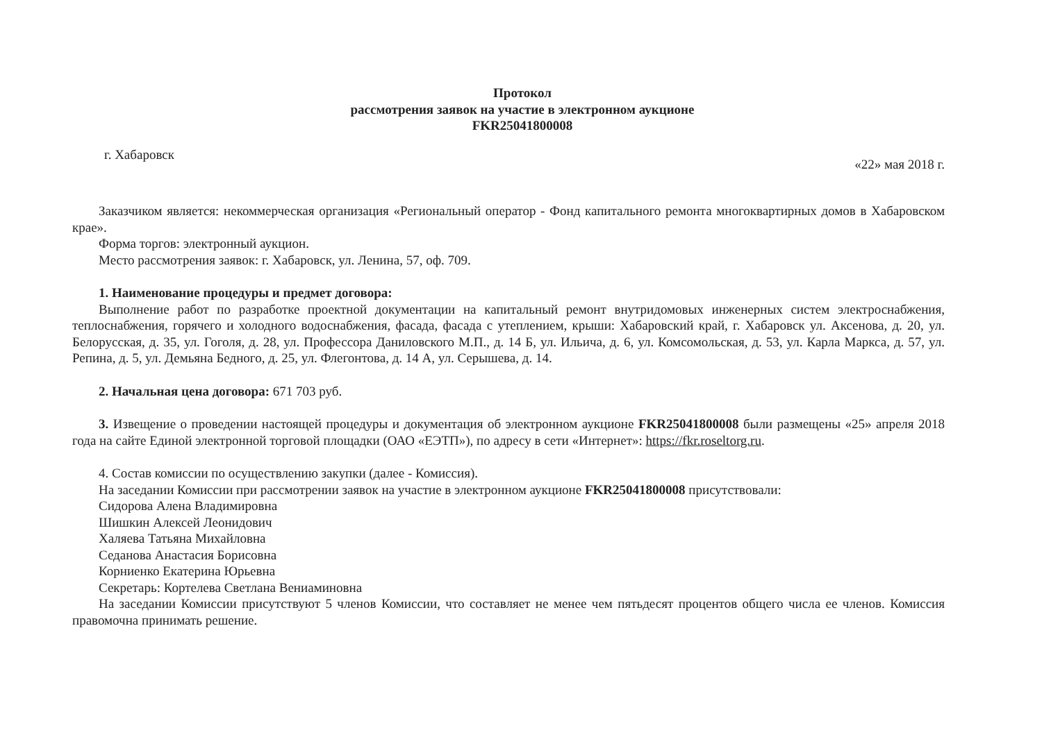Протокол
рассмотрения заявок на участие в электронном аукционе
FKR25041800008
г. Хабаровск «22» мая 2018 г.
Заказчиком является: некоммерческая организация «Региональный оператор - Фонд капитального ремонта многоквартирных домов в Хабаровском крае».
Форма торгов: электронный аукцион.
Место рассмотрения заявок: г. Хабаровск, ул. Ленина, 57, оф. 709.
1. Наименование процедуры и предмет договора:
Выполнение работ по разработке проектной документации на капитальный ремонт внутридомовых инженерных систем электроснабжения, теплоснабжения, горячего и холодного водоснабжения, фасада, фасада с утеплением, крыши: Хабаровский край, г. Хабаровск ул. Аксенова, д. 20, ул. Белорусская, д. 35, ул. Гоголя, д. 28, ул. Профессора Даниловского М.П., д. 14 Б, ул. Ильича, д. 6, ул. Комсомольская, д. 53, ул. Карла Маркса, д. 57, ул. Репина, д. 5, ул. Демьяна Бедного, д. 25, ул. Флегонтова, д. 14 А, ул. Серышева, д. 14.
2. Начальная цена договора: 671 703 руб.
3. Извещение о проведении настоящей процедуры и документация об электронном аукционе FKR25041800008 были размещены «25» апреля 2018 года на сайте Единой электронной торговой площадки (ОАО «ЕЭТП»), по адресу в сети «Интернет»: https://fkr.roseltorg.ru.
4. Состав комиссии по осуществлению закупки (далее - Комиссия).
На заседании Комиссии при рассмотрении заявок на участие в электронном аукционе FKR25041800008 присутствовали:
Сидорова Алена Владимировна
Шишкин Алексей Леонидович
Халяева Татьяна Михайловна
Седанова Анастасия Борисовна
Корниенко Екатерина Юрьевна
Секретарь: Кортелева Светлана Вениаминовна
На заседании Комиссии присутствуют 5 членов Комиссии, что составляет не менее чем пятьдесят процентов общего числа ее членов. Комиссия правомочна принимать решение.